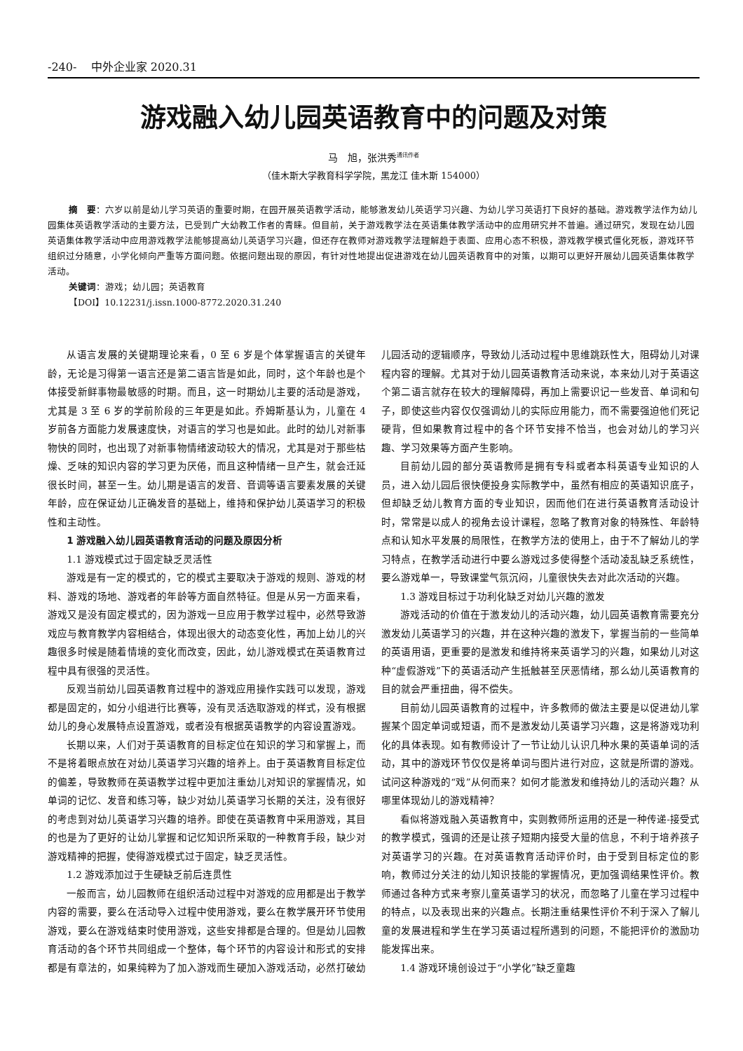-240- 中外企业家 2020.31
游戏融入幼儿园英语教育中的问题及对策
马　旭，张洪秀<sup>通讯作者</sup>
（佳木斯大学教育科学学院，黑龙江 佳木斯 154000）
摘　要：六岁以前是幼儿学习英语的重要时期，在园开展英语教学活动，能够激发幼儿英语学习兴趣、为幼儿学习英语打下良好的基础。游戏教学法作为幼儿园集体英语教学活动的主要方法，已受到广大幼教工作者的青睐。但目前，关于游戏教学法在英语集体教学活动中的应用研究并不普遍。通过研究，发现在幼儿园英语集体教学活动中应用游戏教学法能够提高幼儿英语学习兴趣，但还存在教师对游戏教学法理解趋于表面、应用心态不积极，游戏教学模式僵化死板，游戏环节组织过分随意，小学化倾向严重等方面问题。依据问题出现的原因，有针对性地提出促进游戏在幼儿园英语教育中的对策，以期可以更好开展幼儿园英语集体教学活动。
关键词：游戏；幼儿园；英语教育
【DOI】10.12231/j.issn.1000-8772.2020.31.240
从语言发展的关键期理论来看，0 至 6 岁是个体掌握语言的关键年龄，无论是习得第一语言还是第二语言皆是如此，同时，这个年龄也是个体接受新鲜事物最敏感的时期。而且，这一时期幼儿主要的活动是游戏，尤其是 3 至 6 岁的学前阶段的三年更是如此。乔姆斯基认为，儿童在 4 岁前各方面能力发展速度快，对语言的学习也是如此。此时的幼儿对新事物快的同时，也出现了对新事物情绪波动较大的情况，尤其是对于那些枯燥、乏味的知识内容的学习更为厌倦，而且这种情绪一旦产生，就会迁延很长时间，甚至一生。幼儿期是语言的发音、音调等语言要素发展的关键年龄，应在保证幼儿正确发音的基础上，维持和保护幼儿英语学习的积极性和主动性。
1 游戏融入幼儿园英语教育活动的问题及原因分析
1.1 游戏模式过于固定缺乏灵活性
游戏是有一定的模式的，它的模式主要取决于游戏的规则、游戏的材料、游戏的场地、游戏者的年龄等方面自然特征。但是从另一方面来看，游戏又是没有固定模式的，因为游戏一旦应用于教学过程中，必然导致游戏应与教育教学内容相结合，体现出很大的动态变化性，再加上幼儿的兴趣很多时候是随着情境的变化而改变，因此，幼儿游戏模式在英语教育过程中具有很强的灵活性。
反观当前幼儿园英语教育过程中的游戏应用操作实践可以发现，游戏都是固定的，如分小组进行比赛等，没有灵活选取游戏的样式，没有根据幼儿的身心发展特点设置游戏，或者没有根据英语教学的内容设置游戏。
长期以来，人们对于英语教育的目标定位在知识的学习和掌握上，而不是将着眼点放在对幼儿英语学习兴趣的培养上。由于英语教育目标定位的偏差，导致教师在英语教学过程中更加注重幼儿对知识的掌握情况，如单词的记忆、发音和练习等，缺少对幼儿英语学习长期的关注，没有很好的考虑到对幼儿英语学习兴趣的培养。即使在英语教育中采用游戏，其目的也是为了更好的让幼儿掌握和记忆知识所采取的一种教育手段，缺少对游戏精神的把握，使得游戏模式过于固定，缺乏灵活性。
1.2 游戏添加过于生硬缺乏前后连贯性
一般而言，幼儿园教师在组织活动过程中对游戏的应用都是出于教学内容的需要，要么在活动导入过程中使用游戏，要么在教学展开环节使用游戏，要么在游戏结束时使用游戏，这些安排都是合理的。但是幼儿园教育活动的各个环节共同组成一个整体，每个环节的内容设计和形式的安排都是有章法的，如果纯粹为了加入游戏而生硬加入游戏活动，必然打破幼儿园活动的逻辑顺序，导致幼儿活动过程中思维跳跃性大，阻碍幼儿对课程内容的理解。尤其对于幼儿园英语教育活动来说，本来幼儿对于英语这个第二语言就存在较大的理解障碍，再加上需要识记一些发音、单词和句子，即使这些内容仅仅强调幼儿的实际应用能力，而不需要强迫他们死记硬背，但如果教育过程中的各个环节安排不恰当，也会对幼儿的学习兴趣、学习效果等方面产生影响。
目前幼儿园的部分英语教师是拥有专科或者本科英语专业知识的人员，进入幼儿园后很快便投身实际教学中，虽然有相应的英语知识底子，但却缺乏幼儿教育方面的专业知识，因而他们在进行英语教育活动设计时，常常是以成人的视角去设计课程，忽略了教育对象的特殊性、年龄特点和认知水平发展的局限性，在教学方法的使用上，由于不了解幼儿的学习特点，在教学活动进行中要么游戏过多使得整个活动凌乱缺乏系统性，要么游戏单一，导致课堂气氛沉闷，儿童很快失去对此次活动的兴趣。
1.3 游戏目标过于功利化缺乏对幼儿兴趣的激发
游戏活动的价值在于激发幼儿的活动兴趣，幼儿园英语教育需要充分激发幼儿英语学习的兴趣，并在这种兴趣的激发下，掌握当前的一些简单的英语用语，更重要的是激发和维持将来英语学习的兴趣，如果幼儿对这种“虚假游戏”下的英语活动产生抵触甚至厌恶情绪，那么幼儿英语教育的目的就会严重扭曲，得不偿失。
目前幼儿园英语教育的过程中，许多教师的做法主要是以促进幼儿掌握某个固定单词或短语，而不是激发幼儿英语学习兴趣，这是将游戏功利化的具体表现。如有教师设计了一节让幼儿认识几种水果的英语单词的活动，其中的游戏环节仅仅是将单词与图片进行对应，这就是所谓的游戏。试问这种游戏的“戏”从何而来？如何才能激发和维持幼儿的活动兴趣？从哪里体现幼儿的游戏精神？
看似将游戏融入英语教育中，实则教师所运用的还是一种传递-接受式的教学模式，强调的还是让孩子短期内接受大量的信息，不利于培养孩子对英语学习的兴趣。在对英语教育活动评价时，由于受到目标定位的影响，教师过分关注的幼儿知识技能的掌握情况，更加强调结果性评价。教师通过各种方式来考察儿童英语学习的状况，而忽略了儿童在学习过程中的特点，以及表现出来的兴趣点。长期注重结果性评价不利于深入了解儿童的发展进程和学生在学习英语过程所遇到的问题，不能把评价的激励功能发挥出来。
1.4 游戏环境创设过于“小学化”缺乏童趣